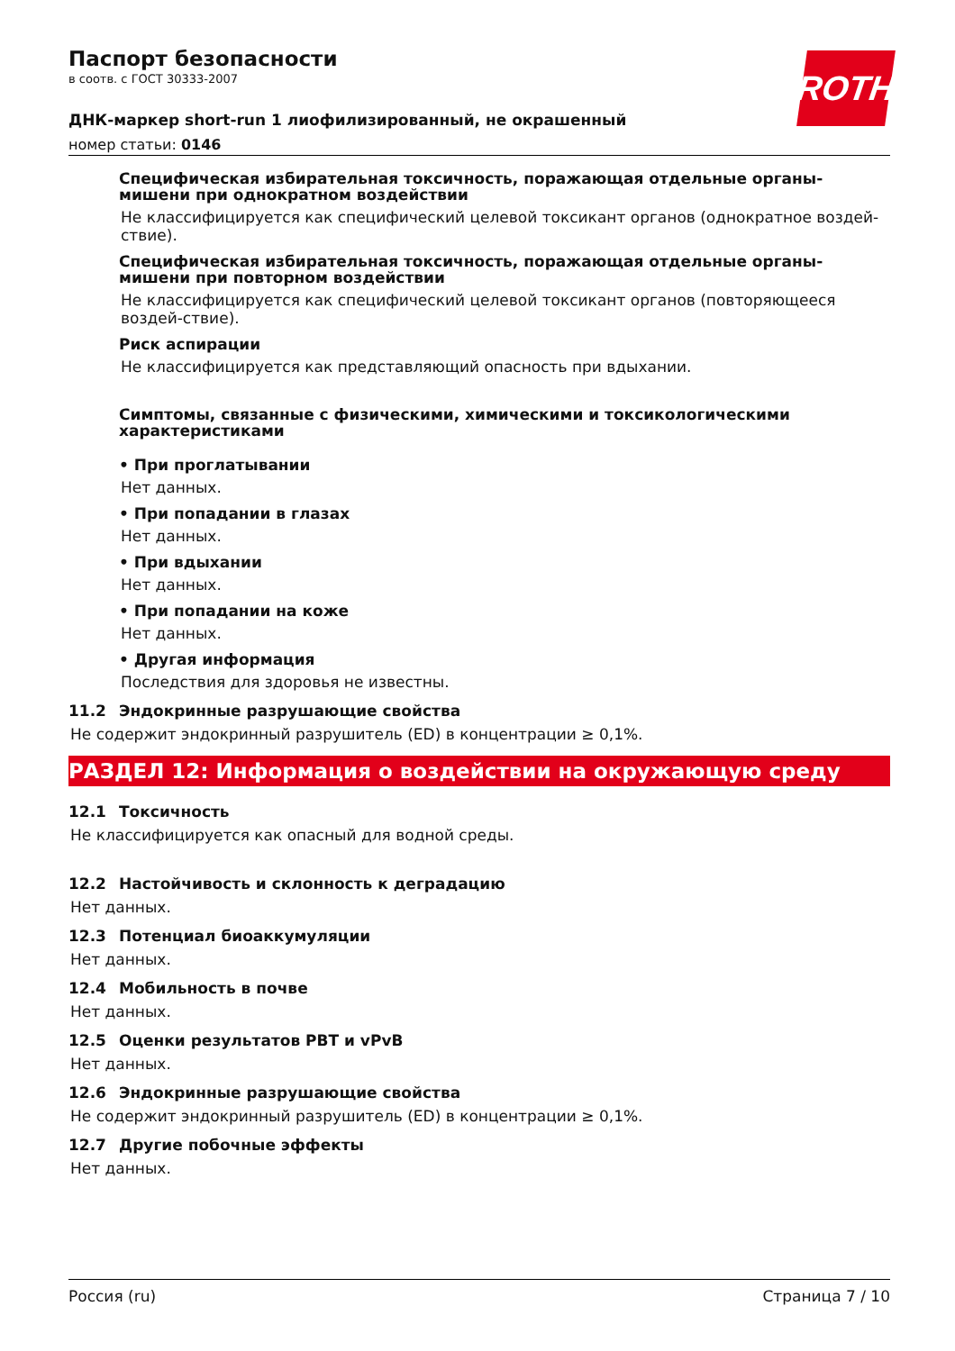ROTH
Паспорт безопасности
в соотв. с ГОСТ 30333-2007
ДНК-маркер short-run 1 лиофилизированный, не окрашенный
номер статьи: 0146
Специфическая избирательная токсичность, поражающая отдельные органы-мишени при однократном воздействии
Не классифицируется как специфический целевой токсикант органов (однократное воздей-ствие).
Специфическая избирательная токсичность, поражающая отдельные органы-мишени при повторном воздействии
Не классифицируется как специфический целевой токсикант органов (повторяющееся воздей-ствие).
Риск аспирации
Не классифицируется как представляющий опасность при вдыхании.
Симптомы, связанные с физическими, химическими и токсикологическими характеристиками
• При проглатывании
Нет данных.
• При попадании в глазах
Нет данных.
• При вдыхании
Нет данных.
• При попадании на коже
Нет данных.
• Другая информация
Последствия для здоровья не известны.
11.2 Эндокринные разрушающие свойства
Не содержит эндокринный разрушитель (ED) в концентрации ≥ 0,1%.
РАЗДЕЛ 12: Информация о воздействии на окружающую среду
12.1 Токсичность
Не классифицируется как опасный для водной среды.
12.2 Настойчивость и склонность к деградацию
Нет данных.
12.3 Потенциал биоаккумуляции
Нет данных.
12.4 Мобильность в почве
Нет данных.
12.5 Оценки результатов PBT и vPvB
Нет данных.
12.6 Эндокринные разрушающие свойства
Не содержит эндокринный разрушитель (ED) в концентрации ≥ 0,1%.
12.7 Другие побочные эффекты
Нет данных.
Россия (ru) Страница 7 / 10